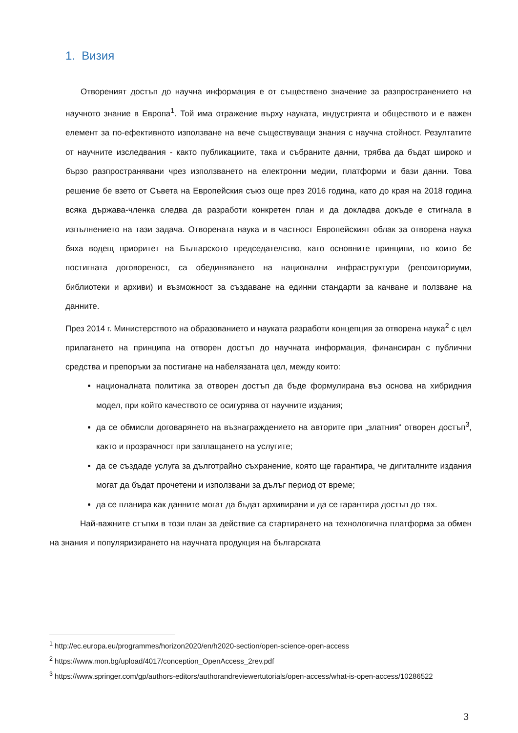1. Визия
Отвореният достъп до научна информация е от съществено значение за разпространението на научното знание в Европа<sup>1</sup>. Той има отражение върху науката, индустрията и обществото и е важен елемент за по-ефективното използване на вече съществуващи знания с научна стойност. Резултатите от научните изследвания - както публикациите, така и събраните данни, трябва да бъдат широко и бързо разпространявани чрез използването на електронни медии, платформи и бази данни. Това решение бе взето от Съвета на Европейския съюз още през 2016 година, като до края на 2018 година всяка държава-членка следва да разработи конкретен план и да докладва докъде е стигнала в изпълнението на тази задача. Отворената наука и в частност Европейският облак за отворена наука бяха водещ приоритет на Българското председателство, като основните принципи, по които бе постигната договореност, са обединяването на национални инфраструктури (репозиториуми, библиотеки и архиви) и възможност за създаване на единни стандарти за качване и ползване на данните.
През 2014 г. Министерството на образованието и науката разработи концепция за отворена наука<sup>2</sup> с цел прилагането на принципа на отворен достъп до научната информация, финансиран с публични средства и препоръки за постигане на набелязаната цел, между които:
националната политика за отворен достъп да бъде формулирана въз основа на хибридния модел, при който качеството се осигурява от научните издания;
да се обмисли договарянето на възнаграждението на авторите при „златния“ отворен достъп<sup>3</sup>, както и прозрачност при заплащането на услугите;
да се създаде услуга за дълготрайно съхранение, която ще гарантира, че дигиталните издания могат да бъдат прочетени и използвани за дълъг период от време;
да се планира как данните могат да бъдат архивирани и да се гарантира достъп до тях.
Най-важните стъпки в този план за действие са стартирането на технологична платформа за обмен на знания и популяризирането на научната продукция на българската
<sup>1</sup> http://ec.europa.eu/programmes/horizon2020/en/h2020-section/open-science-open-access
<sup>2</sup> https://www.mon.bg/upload/4017/conception_OpenAccess_2rev.pdf
<sup>3</sup> https://www.springer.com/gp/authors-editors/authorandreviewertutorials/open-access/what-is-open-access/10286522
3